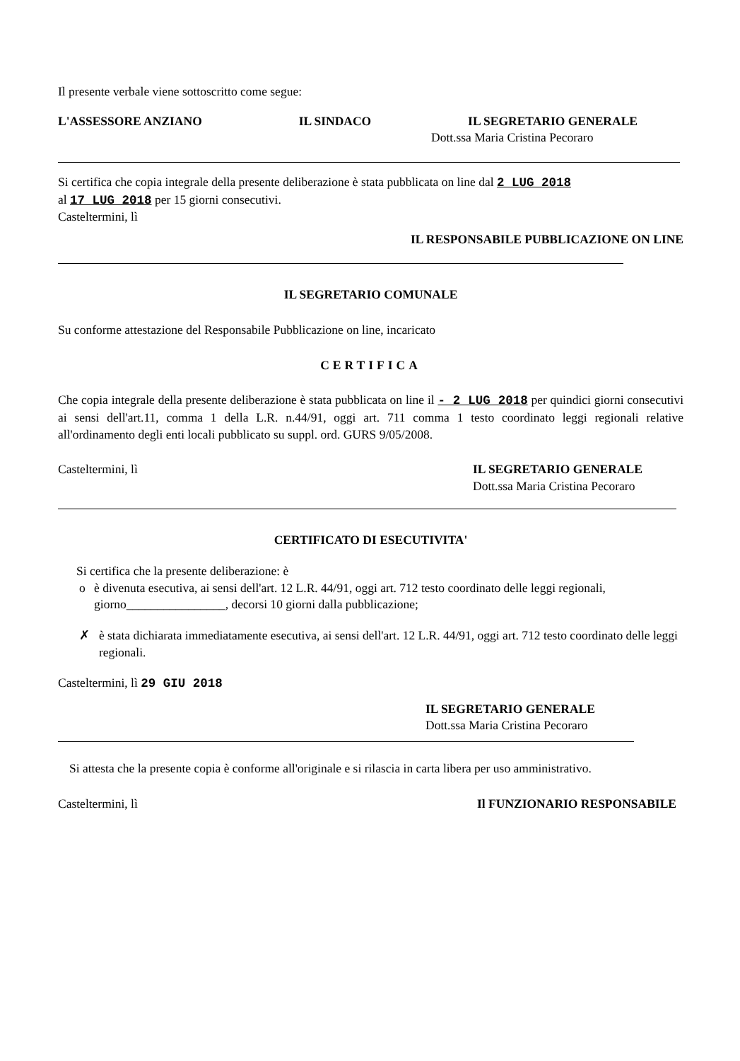Il presente verbale viene sottoscritto come segue:
L'ASSESSORE ANZIANO IL SINDACO IL SEGRETARIO GENERALE
Dott.ssa Maria Cristina Pecoraro
Si certifica che copia integrale della presente deliberazione è stata pubblicata on line dal 2 LUG 2018
al 17 LUG 2018 per 15 giorni consecutivi.
Casteltermini, lì
IL RESPONSABILE PUBBLICAZIONE ON LINE
IL SEGRETARIO COMUNALE
Su conforme attestazione del Responsabile Pubblicazione on line, incaricato
CERTIFICA
Che copia integrale della presente deliberazione è stata pubblicata on line il - 2 LUG 2018 per quindici giorni consecutivi ai sensi dell'art.11, comma 1 della L.R. n.44/91, oggi art. 711 comma 1 testo coordinato leggi regionali relative all'ordinamento degli enti locali pubblicato su suppl. ord. GURS 9/05/2008.
Casteltermini, lì IL SEGRETARIO GENERALE
Dott.ssa Maria Cristina Pecoraro
CERTIFICATO DI ESECUTIVITA'
Si certifica che la presente deliberazione: è
o è divenuta esecutiva, ai sensi dell'art. 12 L.R. 44/91, oggi art. 712 testo coordinato delle leggi regionali, giorno________________, decorsi 10 giorni dalla pubblicazione;
✗ è stata dichiarata immediatamente esecutiva, ai sensi dell'art. 12 L.R. 44/91, oggi art. 712 testo coordinato delle leggi regionali.
Casteltermini, lì 29 GIU 2018
IL SEGRETARIO GENERALE
Dott.ssa Maria Cristina Pecoraro
Si attesta che la presente copia è conforme all'originale e si rilascia in carta libera per uso amministrativo.
Casteltermini, lì Il FUNZIONARIO RESPONSABILE